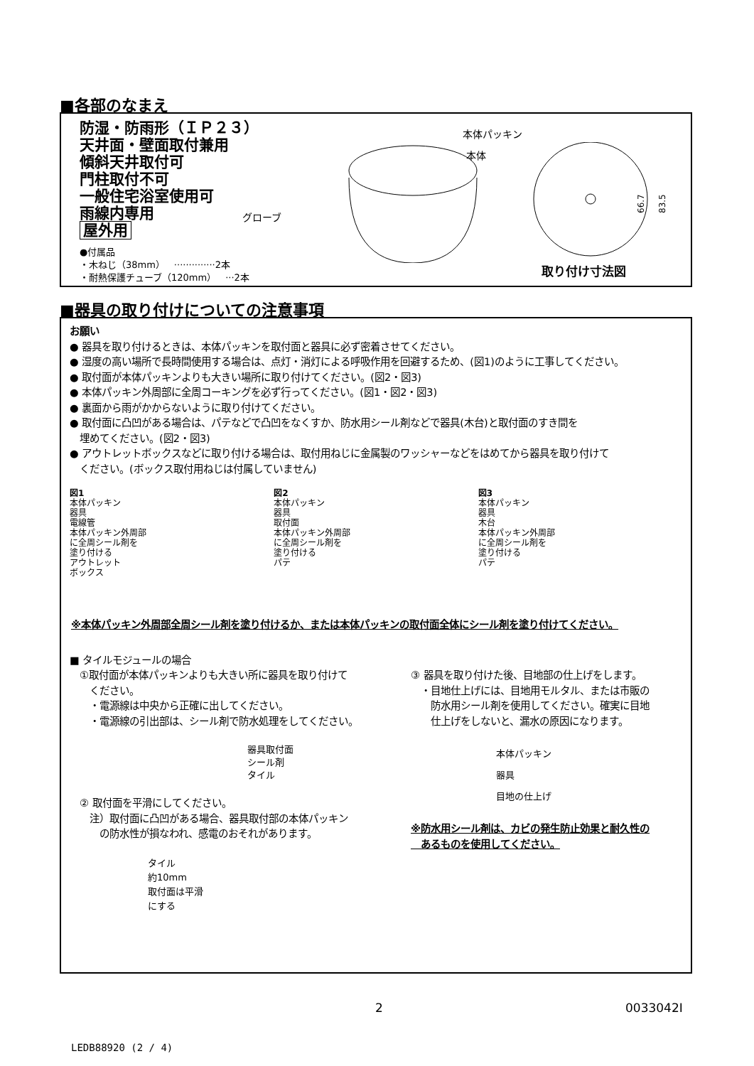■各部のなまえ
防湿・防雨形（ＩＰ２３）
天井面・壁面取付兼用
傾斜天井取付可
門柱取付不可
一般住宅浴室使用可
雨線内専用
屋外用
●付属品
・木ねじ（38mm）　··············2本
・耐熱保護チューブ（120mm）　···2本
本体パッキン
本体
グローブ
66.7
83.5
取り付け寸法図
■器具の取り付けについての注意事項
お願い
● 器具を取り付けるときは、本体パッキンを取付面と器具に必ず密着させてください。
● 湿度の高い場所で長時間使用する場合は、点灯・消灯による呼吸作用を回避するため、(図1)のように工事してください。
● 取付面が本体パッキンよりも大きい場所に取り付けてください。(図2・図3)
● 本体パッキン外周部に全周コーキングを必ず行ってください。(図1・図2・図3)
● 裏面から雨がかからないように取り付けてください。
● 取付面に凸凹がある場合は、パテなどで凸凹をなくすか、防水用シール剤などで器具(木台)と取付面のすき間を
　埋めてください。(図2・図3)
● アウトレットボックスなどに取り付ける場合は、取付用ねじに金属製のワッシャーなどをはめてから器具を取り付けて
　ください。(ボックス取付用ねじは付属していません)
図1
本体パッキン
器具
電線管
本体パッキン外周部
に全周シール剤を
塗り付ける
アウトレット
ボックス
図2
本体パッキン
器具
取付面
本体パッキン外周部
に全周シール剤を
塗り付ける
パテ
図3
本体パッキン
器具
木台
本体パッキン外周部
に全周シール剤を
塗り付ける
パテ
※本体パッキン外周部全周シール剤を塗り付けるか、または本体パッキンの取付面全体にシール剤を塗り付けてください。
■ タイルモジュールの場合
　①取付面が本体パッキンよりも大きい所に器具を取り付けて
　　ください。
　　・電源線は中央から正確に出してください。
　　・電源線の引出部は、シール剤で防水処理をしてください。
器具取付面
シール剤
タイル
　② 取付面を平滑にしてください。
　　注）取付面に凸凹がある場合、器具取付部の本体パッキン
　　　の防水性が損なわれ、感電のおそれがあります。
タイル
約10mm
取付面は平滑
にする
③ 器具を取り付けた後、目地部の仕上げをします。
　・目地仕上げには、目地用モルタル、または市販の
　　防水用シール剤を使用してください。確実に目地
　　仕上げをしないと、漏水の原因になります。
本体パッキン
器具
目地の仕上げ
※防水用シール剤は、カビの発生防止効果と耐久性の
　あるものを使用してください。
2 0033042I
LEDB88920 (2 / 4)